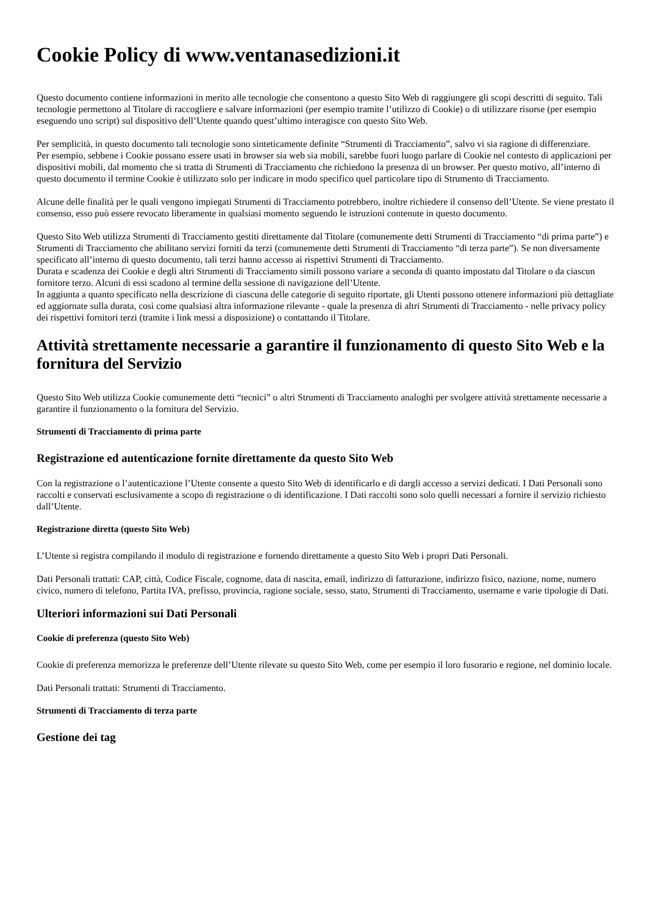Cookie Policy di www.ventanasedizioni.it
Questo documento contiene informazioni in merito alle tecnologie che consentono a questo Sito Web di raggiungere gli scopi descritti di seguito. Tali tecnologie permettono al Titolare di raccogliere e salvare informazioni (per esempio tramite l’utilizzo di Cookie) o di utilizzare risorse (per esempio eseguendo uno script) sul dispositivo dell’Utente quando quest’ultimo interagisce con questo Sito Web.
Per semplicità, in questo documento tali tecnologie sono sinteticamente definite “Strumenti di Tracciamento”, salvo vi sia ragione di differenziare.
Per esempio, sebbene i Cookie possano essere usati in browser sia web sia mobili, sarebbe fuori luogo parlare di Cookie nel contesto di applicazioni per dispositivi mobili, dal momento che si tratta di Strumenti di Tracciamento che richiedono la presenza di un browser. Per questo motivo, all’interno di questo documento il termine Cookie è utilizzato solo per indicare in modo specifico quel particolare tipo di Strumento di Tracciamento.
Alcune delle finalità per le quali vengono impiegati Strumenti di Tracciamento potrebbero, inoltre richiedere il consenso dell’Utente. Se viene prestato il consenso, esso può essere revocato liberamente in qualsiasi momento seguendo le istruzioni contenute in questo documento.
Questo Sito Web utilizza Strumenti di Tracciamento gestiti direttamente dal Titolare (comunemente detti Strumenti di Tracciamento “di prima parte”) e Strumenti di Tracciamento che abilitano servizi forniti da terzi (comunemente detti Strumenti di Tracciamento “di terza parte”). Se non diversamente specificato all’interno di questo documento, tali terzi hanno accesso ai rispettivi Strumenti di Tracciamento.
Durata e scadenza dei Cookie e degli altri Strumenti di Tracciamento simili possono variare a seconda di quanto impostato dal Titolare o da ciascun fornitore terzo. Alcuni di essi scadono al termine della sessione di navigazione dell’Utente.
In aggiunta a quanto specificato nella descrizione di ciascuna delle categorie di seguito riportate, gli Utenti possono ottenere informazioni più dettagliate ed aggiornate sulla durata, così come qualsiasi altra informazione rilevante - quale la presenza di altri Strumenti di Tracciamento - nelle privacy policy dei rispettivi fornitori terzi (tramite i link messi a disposizione) o contattando il Titolare.
Attività strettamente necessarie a garantire il funzionamento di questo Sito Web e la fornitura del Servizio
Questo Sito Web utilizza Cookie comunemente detti “tecnici” o altri Strumenti di Tracciamento analoghi per svolgere attività strettamente necessarie a garantire il funzionamento o la fornitura del Servizio.
Strumenti di Tracciamento di prima parte
Registrazione ed autenticazione fornite direttamente da questo Sito Web
Con la registrazione o l’autenticazione l’Utente consente a questo Sito Web di identificarlo e di dargli accesso a servizi dedicati. I Dati Personali sono raccolti e conservati esclusivamente a scopo di registrazione o di identificazione. I Dati raccolti sono solo quelli necessari a fornire il servizio richiesto dall’Utente.
Registrazione diretta (questo Sito Web)
L’Utente si registra compilando il modulo di registrazione e fornendo direttamente a questo Sito Web i propri Dati Personali.
Dati Personali trattati: CAP, città, Codice Fiscale, cognome, data di nascita, email, indirizzo di fatturazione, indirizzo fisico, nazione, nome, numero civico, numero di telefono, Partita IVA, prefisso, provincia, ragione sociale, sesso, stato, Strumenti di Tracciamento, username e varie tipologie di Dati.
Ulteriori informazioni sui Dati Personali
Cookie di preferenza (questo Sito Web)
Cookie di preferenza memorizza le preferenze dell’Utente rilevate su questo Sito Web, come per esempio il loro fusorario e regione, nel dominio locale.
Dati Personali trattati: Strumenti di Tracciamento.
Strumenti di Tracciamento di terza parte
Gestione dei tag